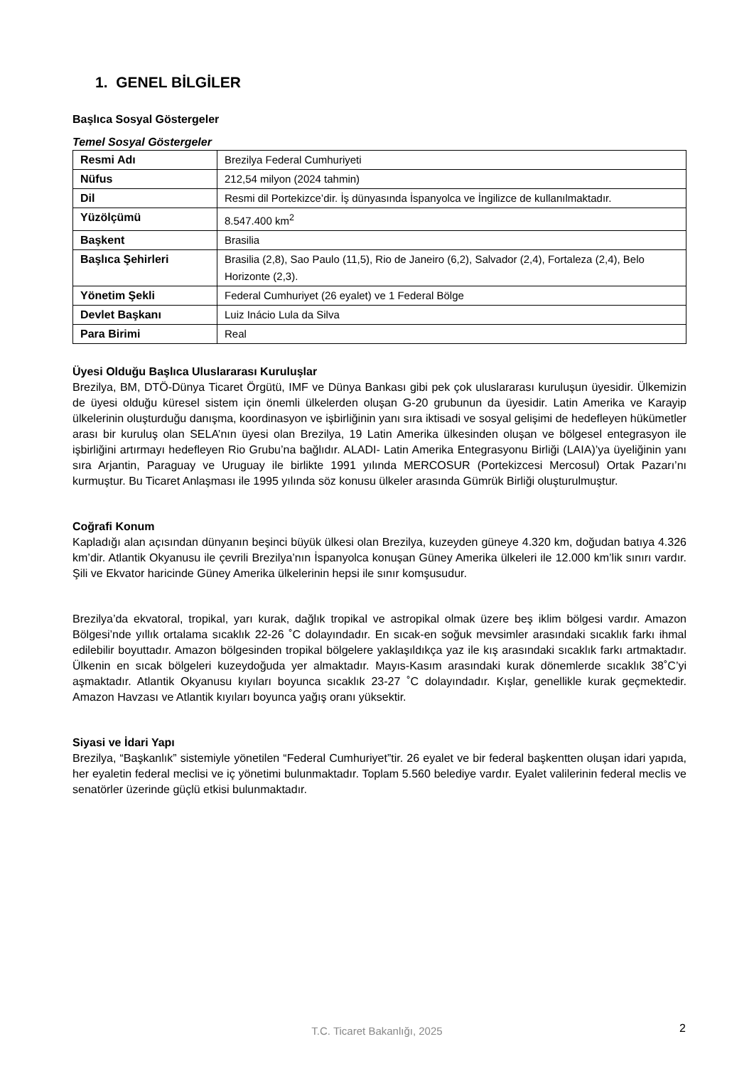1. GENEL BİLGİLER
Başlıca Sosyal Göstergeler
Temel Sosyal Göstergeler
| Resmi Adı | Brezilya Federal Cumhuriyeti |
| Nüfus | 212,54 milyon (2024 tahmin) |
| Dil | Resmi dil Portekizce’dir. İş dünyasında İspanyolca ve İngilizce de kullanılmaktadır. |
| Yüzölçümü | 8.547.400 km<sup>2</sup> |
| Başkent | Brasilia |
| Başlıca Şehirleri | Brasilia (2,8), Sao Paulo (11,5), Rio de Janeiro (6,2), Salvador (2,4), Fortaleza (2,4), Belo Horizonte (2,3). |
| Yönetim Şekli | Federal Cumhuriyet (26 eyalet) ve 1 Federal Bölge |
| Devlet Başkanı | Luiz Inácio Lula da Silva |
| Para Birimi | Real |
Üyesi Olduğu Başlıca Uluslararası Kuruluşlar
Brezilya, BM, DTÖ-Dünya Ticaret Örgütü, IMF ve Dünya Bankası gibi pek çok uluslararası kuruluşun üyesidir. Ülkemizin de üyesi olduğu küresel sistem için önemli ülkelerden oluşan G-20 grubunun da üyesidir. Latin Amerika ve Karayip ülkelerinin oluşturduğu danışma, koordinasyon ve işbirliğinin yanı sıra iktisadi ve sosyal gelişimi de hedefleyen hükümetler arası bir kuruluş olan SELA’nın üyesi olan Brezilya, 19 Latin Amerika ülkesinden oluşan ve bölgesel entegrasyon ile işbirliğini artırmayı hedefleyen Rio Grubu’na bağlıdır. ALADI- Latin Amerika Entegrasyonu Birliği (LAIA)’ya üyeliğinin yanı sıra Arjantin, Paraguay ve Uruguay ile birlikte 1991 yılında MERCOSUR (Portekizcesi Mercosul) Ortak Pazarı’nı kurmuştur. Bu Ticaret Anlaşması ile 1995 yılında söz konusu ülkeler arasında Gümrük Birliği oluşturulmuştur.
Coğrafi Konum
Kapladığı alan açısından dünyanın beşinci büyük ülkesi olan Brezilya, kuzeyden güneye 4.320 km, doğudan batıya 4.326 km’dir. Atlantik Okyanusu ile çevrili Brezilya’nın İspanyolca konuşan Güney Amerika ülkeleri ile 12.000 km’lik sınırı vardır. Şili ve Ekvator haricinde Güney Amerika ülkelerinin hepsi ile sınır komşusudur.
Brezilya’da ekvatoral, tropikal, yarı kurak, dağlık tropikal ve astropikal olmak üzere beş iklim bölgesi vardır. Amazon Bölgesi’nde yıllık ortalama sıcaklık 22-26 ˚C dolayındadır. En sıcak-en soğuk mevsimler arasındaki sıcaklık farkı ihmal edilebilir boyuttadır. Amazon bölgesinden tropikal bölgelere yaklaşıldıkça yaz ile kış arasındaki sıcaklık farkı artmaktadır. Ülkenin en sıcak bölgeleri kuzeydoğuda yer almaktadır. Mayıs-Kasım arasındaki kurak dönemlerde sıcaklık 38˚C’yi aşmaktadır. Atlantik Okyanusu kıyıları boyunca sıcaklık 23-27 ˚C dolayındadır. Kışlar, genellikle kurak geçmektedir. Amazon Havzası ve Atlantik kıyıları boyunca yağış oranı yüksektir.
Siyasi ve İdari Yapı
Brezilya, “Başkanlık” sistemiyle yönetilen “Federal Cumhuriyet”tir. 26 eyalet ve bir federal başkentten oluşan idari yapıda, her eyaletin federal meclisi ve iç yönetimi bulunmaktadır. Toplam 5.560 belediye vardır. Eyalet valilerinin federal meclis ve senatörler üzerinde güçlü etkisi bulunmaktadır.
T.C. Ticaret Bakanlığı, 2025 2